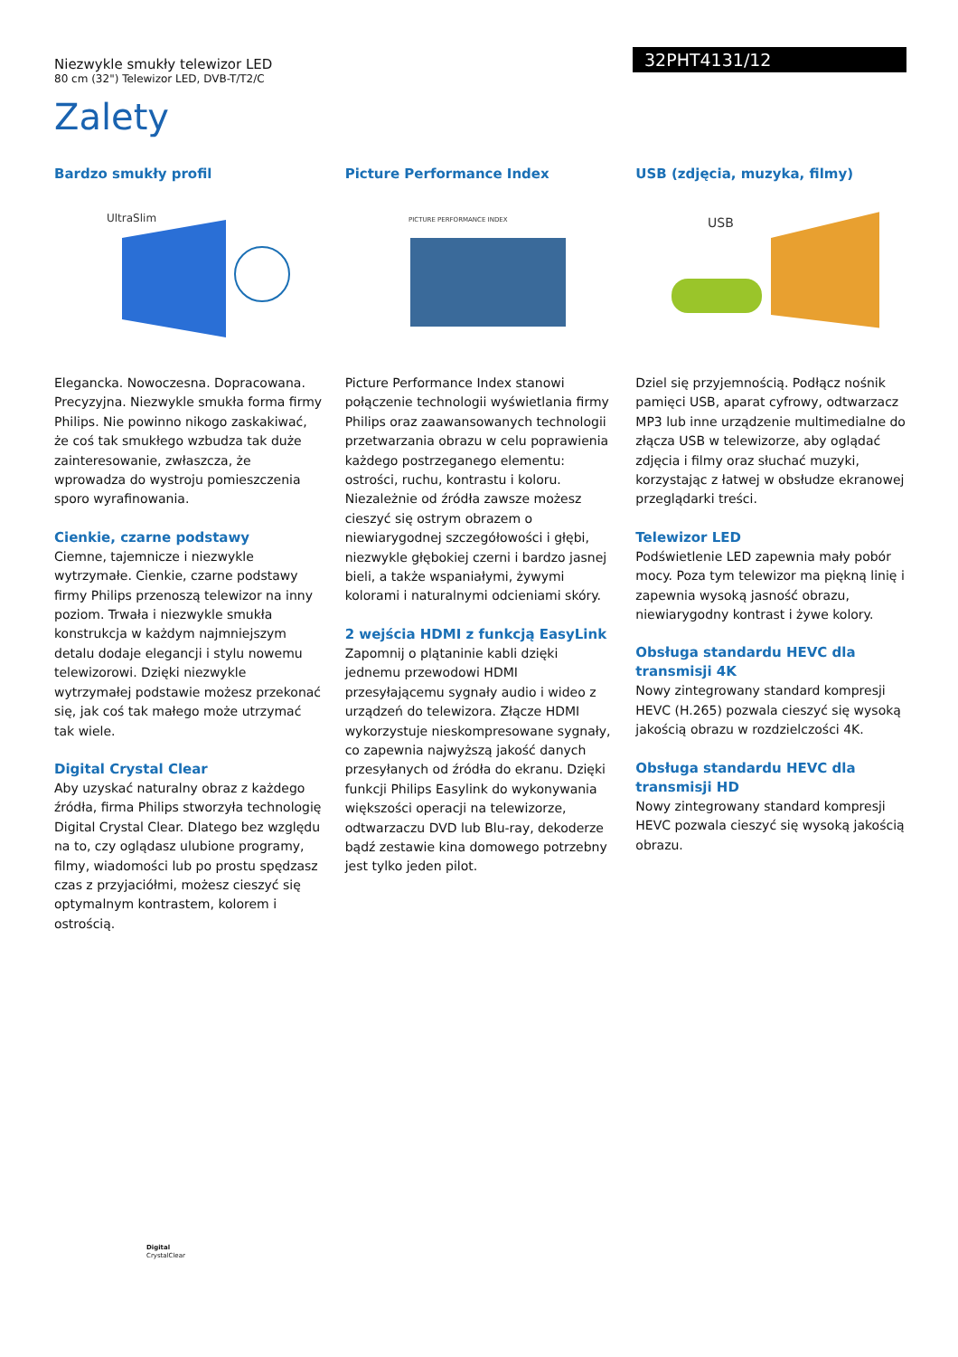Niezwykle smukły telewizor LED
80 cm (32") Telewizor LED, DVB-T/T2/C
32PHT4131/12
Zalety
Bardzo smukły profil
UltraSlim
Elegancka. Nowoczesna. Dopracowana. Precyzyjna. Niezwykle smukła forma firmy Philips. Nie powinno nikogo zaskakiwać, że coś tak smukłego wzbudza tak duże zainteresowanie, zwłaszcza, że wprowadza do wystroju pomieszczenia sporo wyrafinowania.
Cienkie, czarne podstawy
Ciemne, tajemnicze i niezwykle wytrzymałe. Cienkie, czarne podstawy firmy Philips przenoszą telewizor na inny poziom. Trwała i niezwykle smukła konstrukcja w każdym najmniejszym detalu dodaje elegancji i stylu nowemu telewizorowi. Dzięki niezwykle wytrzymałej podstawie możesz przekonać się, jak coś tak małego może utrzymać tak wiele.
Digital Crystal Clear
Aby uzyskać naturalny obraz z każdego źródła, firma Philips stworzyła technologię Digital Crystal Clear. Dlatego bez względu na to, czy oglądasz ulubione programy, filmy, wiadomości lub po prostu spędzasz czas z przyjaciółmi, możesz cieszyć się optymalnym kontrastem, kolorem i ostrością.
Picture Performance Index
PICTURE PERFORMANCE INDEX
Picture Performance Index stanowi połączenie technologii wyświetlania firmy Philips oraz zaawansowanych technologii przetwarzania obrazu w celu poprawienia każdego postrzeganego elementu: ostrości, ruchu, kontrastu i koloru. Niezależnie od źródła zawsze możesz cieszyć się ostrym obrazem o niewiarygodnej szczegółowości i głębi, niezwykle głębokiej czerni i bardzo jasnej bieli, a także wspaniałymi, żywymi kolorami i naturalnymi odcieniami skóry.
2 wejścia HDMI z funkcją EasyLink
Zapomnij o plątaninie kabli dzięki jednemu przewodowi HDMI przesyłającemu sygnały audio i wideo z urządzeń do telewizora. Złącze HDMI wykorzystuje nieskompresowane sygnały, co zapewnia najwyższą jakość danych przesyłanych od źródła do ekranu. Dzięki funkcji Philips Easylink do wykonywania większości operacji na telewizorze, odtwarzaczu DVD lub Blu-ray, dekoderze bądź zestawie kina domowego potrzebny jest tylko jeden pilot.
USB (zdjęcia, muzyka, filmy)
USB
Dziel się przyjemnością. Podłącz nośnik pamięci USB, aparat cyfrowy, odtwarzacz MP3 lub inne urządzenie multimedialne do złącza USB w telewizorze, aby oglądać zdjęcia i filmy oraz słuchać muzyki, korzystając z łatwej w obsłudze ekranowej przeglądarki treści.
Telewizor LED
Podświetlenie LED zapewnia mały pobór mocy. Poza tym telewizor ma piękną linię i zapewnia wysoką jasność obrazu, niewiarygodny kontrast i żywe kolory.
Obsługa standardu HEVC dla transmisji 4K
Nowy zintegrowany standard kompresji HEVC (H.265) pozwala cieszyć się wysoką jakością obrazu w rozdzielczości 4K.
Obsługa standardu HEVC dla transmisji HD
Nowy zintegrowany standard kompresji HEVC pozwala cieszyć się wysoką jakością obrazu.
Digital
CrystalClear